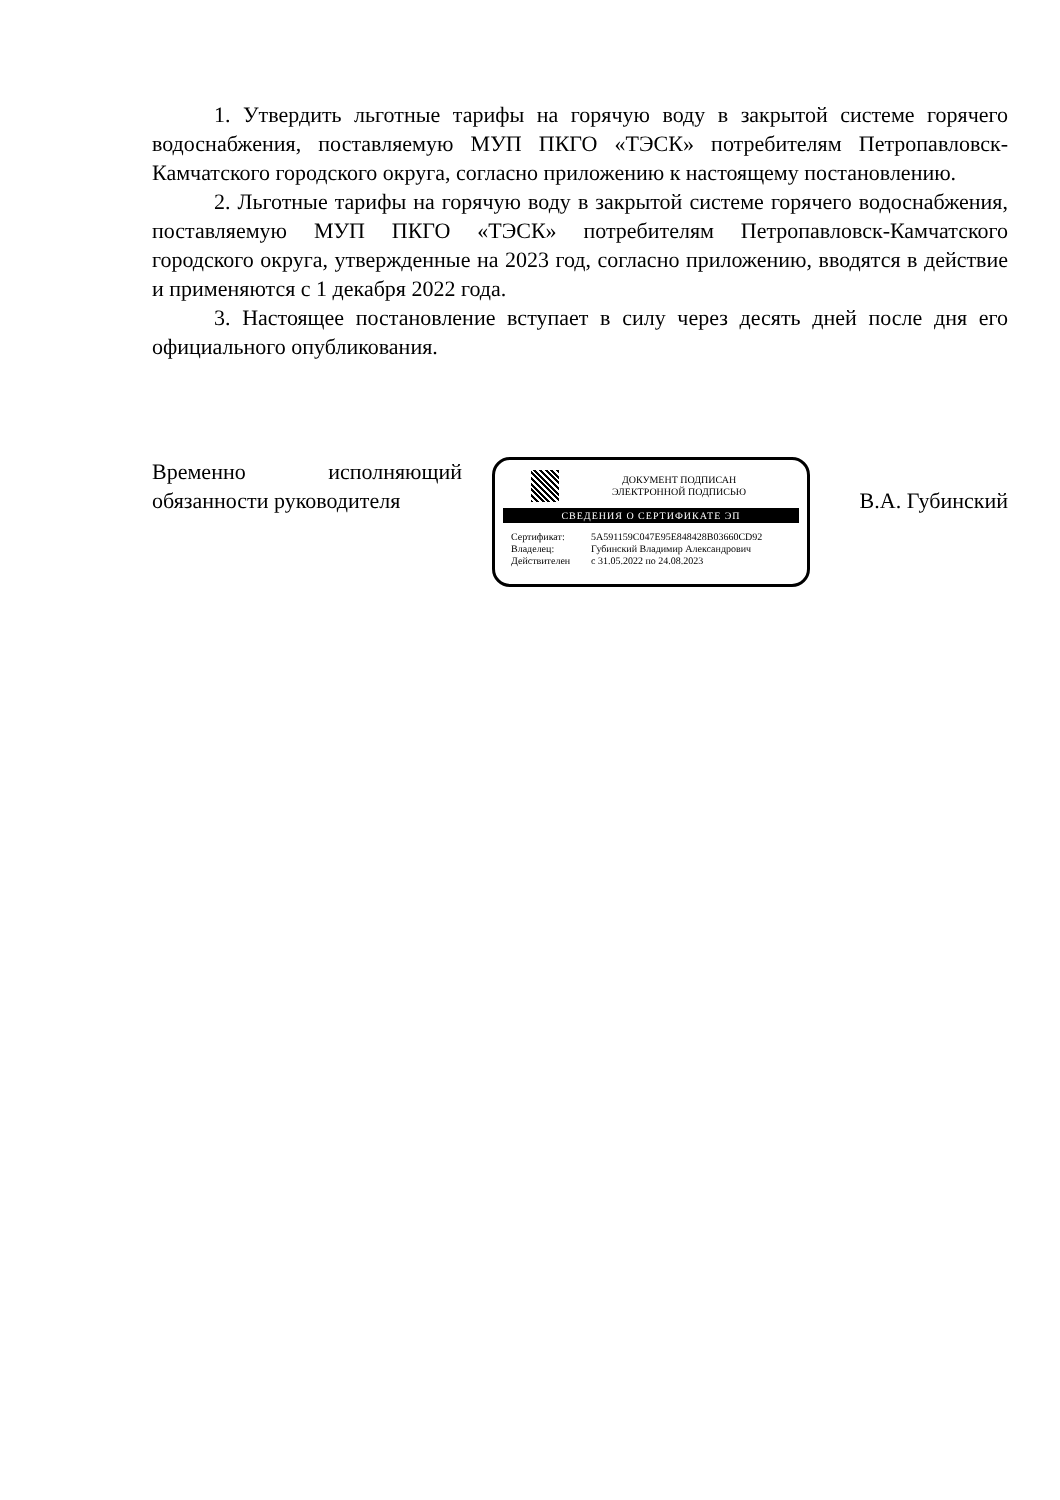1. Утвердить льготные тарифы на горячую воду в закрытой системе горячего водоснабжения, поставляемую МУП ПКГО «ТЭСК» потребителям Петропавловск-Камчатского городского округа, согласно приложению к настоящему постановлению.
2. Льготные тарифы на горячую воду в закрытой системе горячего водоснабжения, поставляемую МУП ПКГО «ТЭСК» потребителям Петропавловск-Камчатского городского округа, утвержденные на 2023 год, согласно приложению, вводятся в действие и применяются с 1 декабря 2022 года.
3. Настоящее постановление вступает в силу через десять дней после дня его официального опубликования.
Временно исполняющий
обязанности руководителя
ДОКУМЕНТ ПОДПИСАН
ЭЛЕКТРОННОЙ ПОДПИСЬЮ
СВЕДЕНИЯ О СЕРТИФИКАТЕ ЭП
Сертификат: 5A591159C047E95E848428B03660CD92
Владелец: Губинский Владимир Александрович
Действителен с 31.05.2022 по 24.08.2023
В.А. Губинский